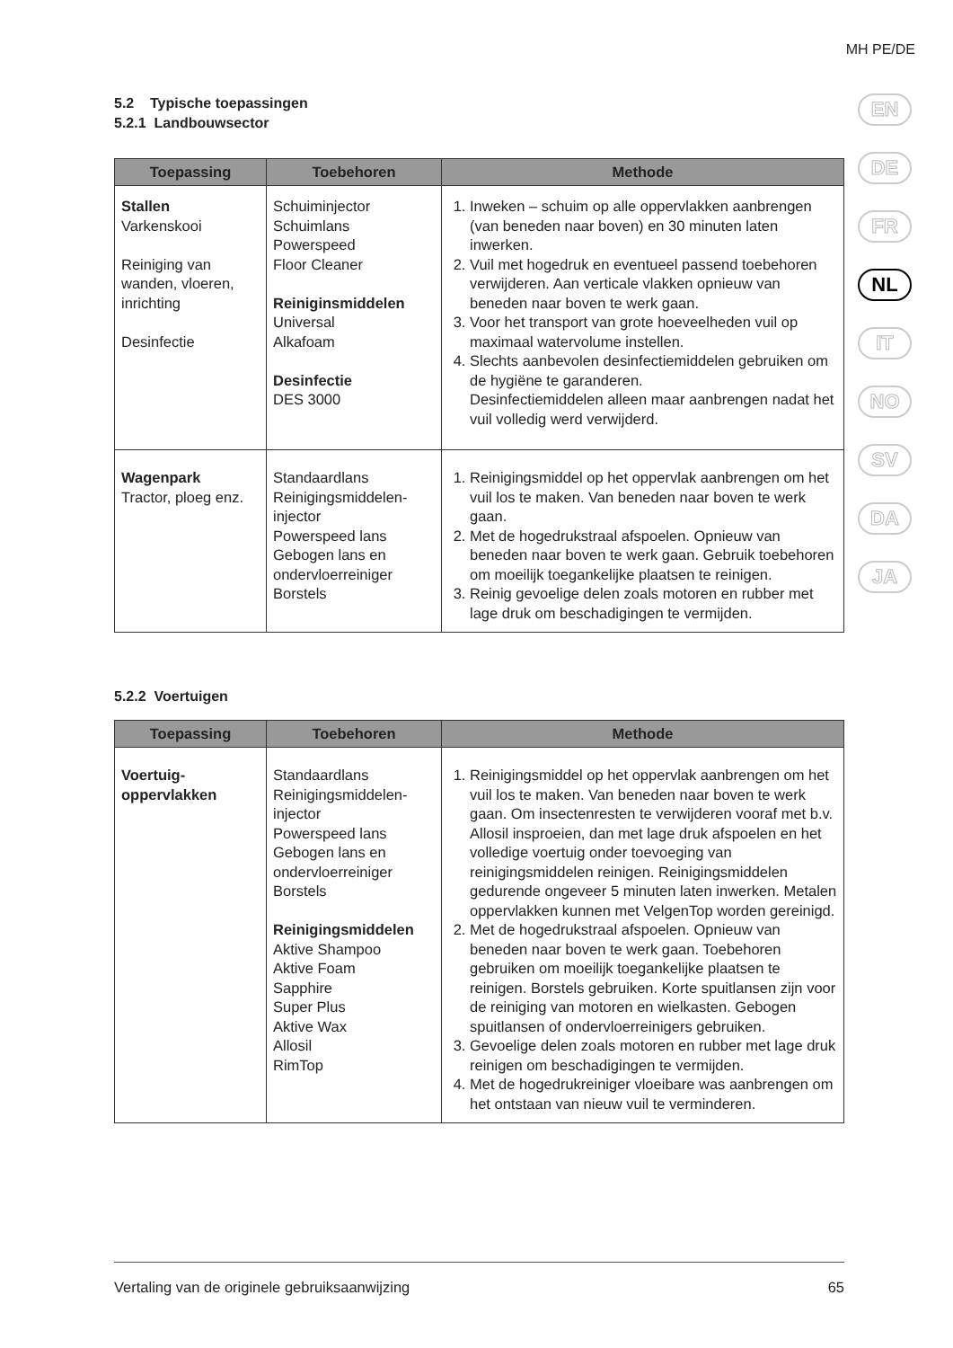MH PE/DE
EN
DE
FR
NL
IT
NO
SV
DA
JA
5.2 Typische toepassingen
5.2.1 Landbouwsector
| Toepassing | Toebehoren | Methode |
| --- | --- | --- |
| Stallen Varkenskooi Reiniging van wanden, vloeren, inrichting Desinfectie | Schuiminjector Schuimlans Powerspeed Floor Cleaner Reiniginsmiddelen Universal Alkafoam Desinfectie DES 3000 | 1. Inweken – schuim op alle oppervlakken aanbrengen (van beneden naar boven) en 30 minuten laten inwerken. 2. Vuil met hogedruk en eventueel passend toebehoren verwijderen. Aan verticale vlakken opnieuw van beneden naar boven te werk gaan. 3. Voor het transport van grote hoeveelheden vuil op maximaal watervolume instellen. 4. Slechts aanbevolen desinfectiemiddelen gebruiken om de hygiëne te garanderen. Desinfectiemiddelen alleen maar aanbrengen nadat het vuil volledig werd verwijderd. |
| Wagenpark Tractor, ploeg enz. | Standaardlans Reinigingsmiddelen-injector Powerspeed lans Gebogen lans en ondervloerreiniger Borstels | 1. Reinigingsmiddel op het oppervlak aanbrengen om het vuil los te maken. Van beneden naar boven te werk gaan. 2. Met de hogedrukstraal afspoelen. Opnieuw van beneden naar boven te werk gaan. Gebruik toebehoren om moeilijk toegankelijke plaatsen te reinigen. 3. Reinig gevoelige delen zoals motoren en rubber met lage druk om beschadigingen te vermijden. |
5.2.2 Voertuigen
| Toepassing | Toebehoren | Methode |
| --- | --- | --- |
| Voertuig-oppervlakken | Standaardlans Reinigingsmiddelen-injector Powerspeed lans Gebogen lans en ondervloerreiniger Borstels Reinigingsmiddelen Aktive Shampoo Aktive Foam Sapphire Super Plus Aktive Wax Allosil RimTop | 1. Reinigingsmiddel op het oppervlak aanbrengen om het vuil los te maken. Van beneden naar boven te werk gaan. Om insectenresten te verwijderen vooraf met b.v. Allosil insproeien, dan met lage druk afspoelen en het volledige voertuig onder toevoeging van reinigingsmiddelen reinigen. Reinigingsmiddelen gedurende ongeveer 5 minuten laten inwerken. Metalen oppervlakken kunnen met VelgenTop worden gereinigd. 2. Met de hogedrukstraal afspoelen. Opnieuw van beneden naar boven te werk gaan. Toebehoren gebruiken om moeilijk toegankelijke plaatsen te reinigen. Borstels gebruiken. Korte spuitlansen zijn voor de reiniging van motoren en wielkasten. Gebogen spuitlansen of ondervloerreinigers gebruiken. 3. Gevoelige delen zoals motoren en rubber met lage druk reinigen om beschadigingen te vermijden. 4. Met de hogedrukreiniger vloeibare was aanbrengen om het ontstaan van nieuw vuil te verminderen. |
Vertaling van de originele gebruiksaanwijzing 65